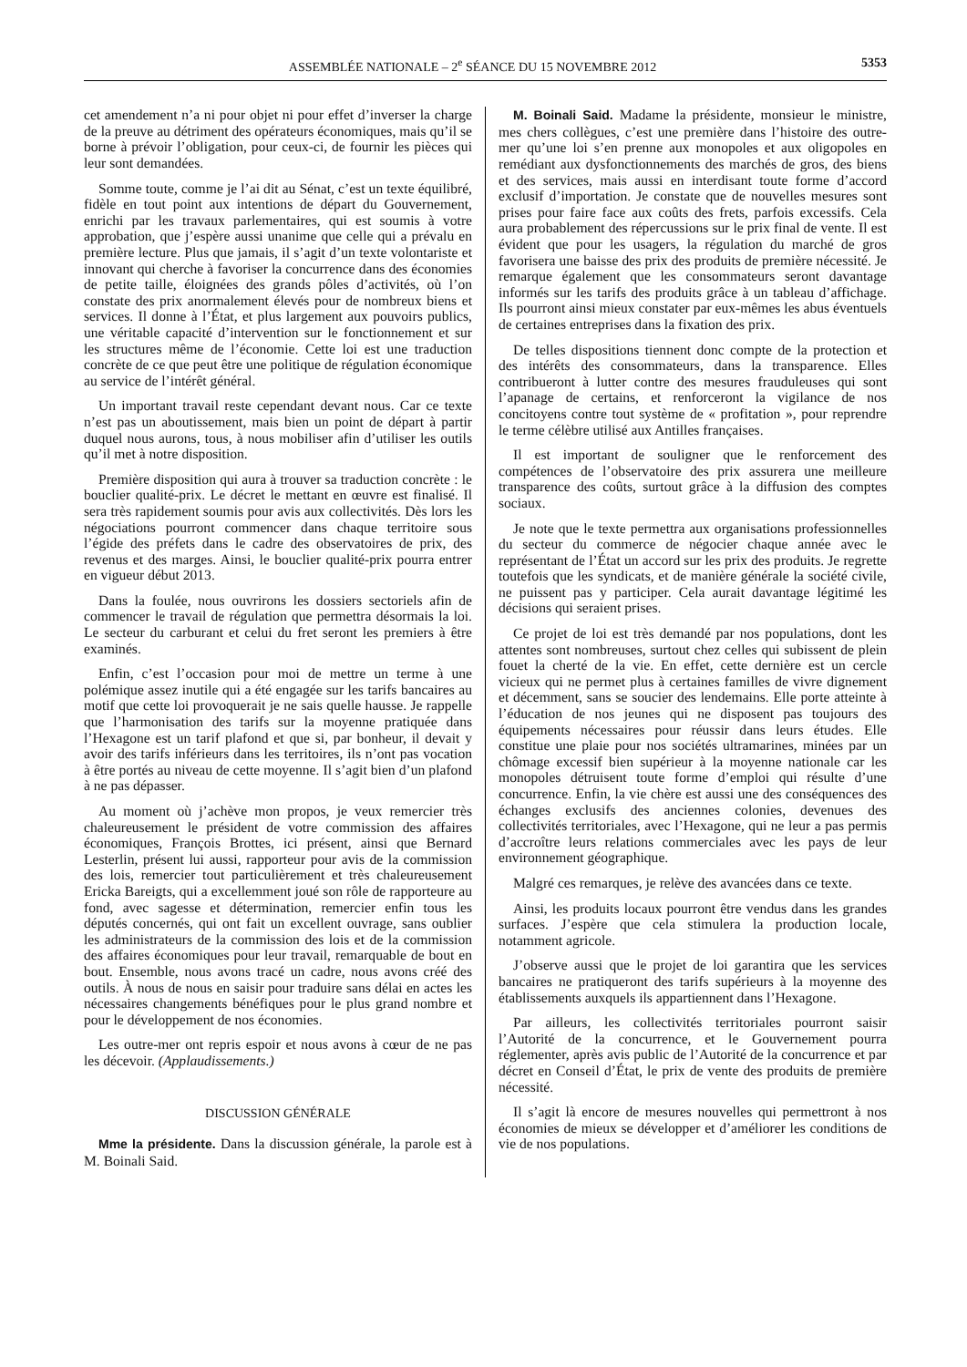ASSEMBLÉE NATIONALE – 2<sup>e</sup> SÉANCE DU 15 NOVEMBRE 2012 5353
cet amendement n’a ni pour objet ni pour effet d’inverser la charge de la preuve au détriment des opérateurs économiques, mais qu’il se borne à prévoir l’obligation, pour ceux-ci, de fournir les pièces qui leur sont demandées.
Somme toute, comme je l’ai dit au Sénat, c’est un texte équilibré, fidèle en tout point aux intentions de départ du Gouvernement, enrichi par les travaux parlementaires, qui est soumis à votre approbation, que j’espère aussi unanime que celle qui a prévalu en première lecture. Plus que jamais, il s’agit d’un texte volontariste et innovant qui cherche à favoriser la concurrence dans des économies de petite taille, éloignées des grands pôles d’activités, où l’on constate des prix anormalement élevés pour de nombreux biens et services. Il donne à l’État, et plus largement aux pouvoirs publics, une véritable capacité d’intervention sur le fonctionnement et sur les structures même de l’économie. Cette loi est une traduction concrète de ce que peut être une politique de régulation économique au service de l’intérêt général.
Un important travail reste cependant devant nous. Car ce texte n’est pas un aboutissement, mais bien un point de départ à partir duquel nous aurons, tous, à nous mobiliser afin d’utiliser les outils qu’il met à notre disposition.
Première disposition qui aura à trouver sa traduction concrète : le bouclier qualité-prix. Le décret le mettant en œuvre est finalisé. Il sera très rapidement soumis pour avis aux collectivités. Dès lors les négociations pourront commencer dans chaque territoire sous l’égide des préfets dans le cadre des observatoires de prix, des revenus et des marges. Ainsi, le bouclier qualité-prix pourra entrer en vigueur début 2013.
Dans la foulée, nous ouvrirons les dossiers sectoriels afin de commencer le travail de régulation que permettra désormais la loi. Le secteur du carburant et celui du fret seront les premiers à être examinés.
Enfin, c’est l’occasion pour moi de mettre un terme à une polémique assez inutile qui a été engagée sur les tarifs bancaires au motif que cette loi provoquerait je ne sais quelle hausse. Je rappelle que l’harmonisation des tarifs sur la moyenne pratiquée dans l’Hexagone est un tarif plafond et que si, par bonheur, il devait y avoir des tarifs inférieurs dans les territoires, ils n’ont pas vocation à être portés au niveau de cette moyenne. Il s’agit bien d’un plafond à ne pas dépasser.
Au moment où j’achève mon propos, je veux remercier très chaleureusement le président de votre commission des affaires économiques, François Brottes, ici présent, ainsi que Bernard Lesterlin, présent lui aussi, rapporteur pour avis de la commission des lois, remercier tout particulièrement et très chaleureusement Ericka Bareigts, qui a excellemment joué son rôle de rapporteure au fond, avec sagesse et détermination, remercier enfin tous les députés concernés, qui ont fait un excellent ouvrage, sans oublier les administrateurs de la commission des lois et de la commission des affaires économiques pour leur travail, remarquable de bout en bout. Ensemble, nous avons tracé un cadre, nous avons créé des outils. À nous de nous en saisir pour traduire sans délai en actes les nécessaires changements bénéfiques pour le plus grand nombre et pour le développement de nos économies.
Les outre-mer ont repris espoir et nous avons à cœur de ne pas les décevoir. (Applaudissements.)
DISCUSSION GÉNÉRALE
Mme la présidente. Dans la discussion générale, la parole est à M. Boinali Said.
M. Boinali Said. Madame la présidente, monsieur le ministre, mes chers collègues, c’est une première dans l’histoire des outre-mer qu’une loi s’en prenne aux monopoles et aux oligopoles en remédiant aux dysfonctionnements des marchés de gros, des biens et des services, mais aussi en interdisant toute forme d’accord exclusif d’importation. Je constate que de nouvelles mesures sont prises pour faire face aux coûts des frets, parfois excessifs. Cela aura probablement des répercussions sur le prix final de vente. Il est évident que pour les usagers, la régulation du marché de gros favorisera une baisse des prix des produits de première nécessité. Je remarque également que les consommateurs seront davantage informés sur les tarifs des produits grâce à un tableau d’affichage. Ils pourront ainsi mieux constater par eux-mêmes les abus éventuels de certaines entreprises dans la fixation des prix.
De telles dispositions tiennent donc compte de la protection et des intérêts des consommateurs, dans la transparence. Elles contribueront à lutter contre des mesures frauduleuses qui sont l’apanage de certains, et renforceront la vigilance de nos concitoyens contre tout système de « profitation », pour reprendre le terme célèbre utilisé aux Antilles françaises.
Il est important de souligner que le renforcement des compétences de l’observatoire des prix assurera une meilleure transparence des coûts, surtout grâce à la diffusion des comptes sociaux.
Je note que le texte permettra aux organisations professionnelles du secteur du commerce de négocier chaque année avec le représentant de l’État un accord sur les prix des produits. Je regrette toutefois que les syndicats, et de manière générale la société civile, ne puissent pas y participer. Cela aurait davantage légitimé les décisions qui seraient prises.
Ce projet de loi est très demandé par nos populations, dont les attentes sont nombreuses, surtout chez celles qui subissent de plein fouet la cherté de la vie. En effet, cette dernière est un cercle vicieux qui ne permet plus à certaines familles de vivre dignement et décemment, sans se soucier des lendemains. Elle porte atteinte à l’éducation de nos jeunes qui ne disposent pas toujours des équipements nécessaires pour réussir dans leurs études. Elle constitue une plaie pour nos sociétés ultramarines, minées par un chômage excessif bien supérieur à la moyenne nationale car les monopoles détruisent toute forme d’emploi qui résulte d’une concurrence. Enfin, la vie chère est aussi une des conséquences des échanges exclusifs des anciennes colonies, devenues des collectivités territoriales, avec l’Hexagone, qui ne leur a pas permis d’accroître leurs relations commerciales avec les pays de leur environnement géographique.
Malgré ces remarques, je relève des avancées dans ce texte.
Ainsi, les produits locaux pourront être vendus dans les grandes surfaces. J’espère que cela stimulera la production locale, notamment agricole.
J’observe aussi que le projet de loi garantira que les services bancaires ne pratiqueront des tarifs supérieurs à la moyenne des établissements auxquels ils appartiennent dans l’Hexagone.
Par ailleurs, les collectivités territoriales pourront saisir l’Autorité de la concurrence, et le Gouvernement pourra réglementer, après avis public de l’Autorité de la concurrence et par décret en Conseil d’État, le prix de vente des produits de première nécessité.
Il s’agit là encore de mesures nouvelles qui permettront à nos économies de mieux se développer et d’améliorer les conditions de vie de nos populations.